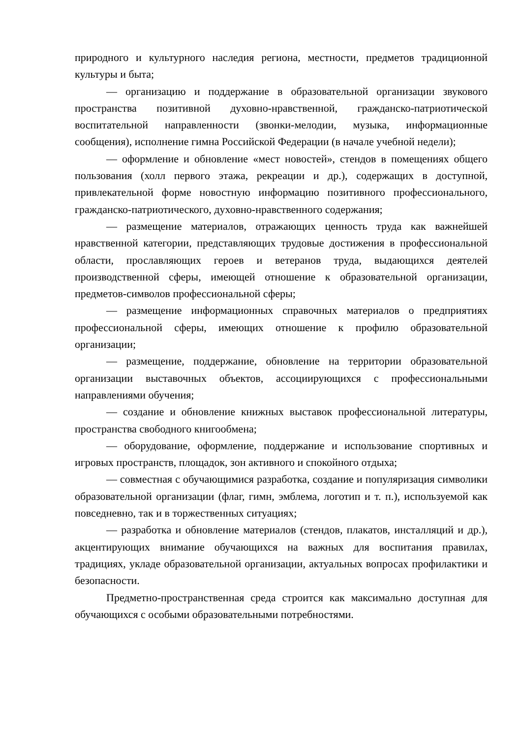природного и культурного наследия региона, местности, предметов традиционной культуры и быта;
— организацию и поддержание в образовательной организации звукового пространства позитивной духовно-нравственной, гражданско-патриотической воспитательной направленности (звонки-мелодии, музыка, информационные сообщения), исполнение гимна Российской Федерации (в начале учебной недели);
— оформление и обновление «мест новостей», стендов в помещениях общего пользования (холл первого этажа, рекреации и др.), содержащих в доступной, привлекательной форме новостную информацию позитивного профессионального, гражданско-патриотического, духовно-нравственного содержания;
— размещение материалов, отражающих ценность труда как важнейшей нравственной категории, представляющих трудовые достижения в профессиональной области, прославляющих героев и ветеранов труда, выдающихся деятелей производственной сферы, имеющей отношение к образовательной организации, предметов-символов профессиональной сферы;
— размещение информационных справочных материалов о предприятиях профессиональной сферы, имеющих отношение к профилю образовательной организации;
— размещение, поддержание, обновление на территории образовательной организации выставочных объектов, ассоциирующихся с профессиональными направлениями обучения;
— создание и обновление книжных выставок профессиональной литературы, пространства свободного книгообмена;
— оборудование, оформление, поддержание и использование спортивных и игровых пространств, площадок, зон активного и спокойного отдыха;
— совместная с обучающимися разработка, создание и популяризация символики образовательной организации (флаг, гимн, эмблема, логотип и т. п.), используемой как повседневно, так и в торжественных ситуациях;
— разработка и обновление материалов (стендов, плакатов, инсталляций и др.), акцентирующих внимание обучающихся на важных для воспитания правилах, традициях, укладе образовательной организации, актуальных вопросах профилактики и безопасности.
Предметно-пространственная среда строится как максимально доступная для обучающихся с особыми образовательными потребностями.